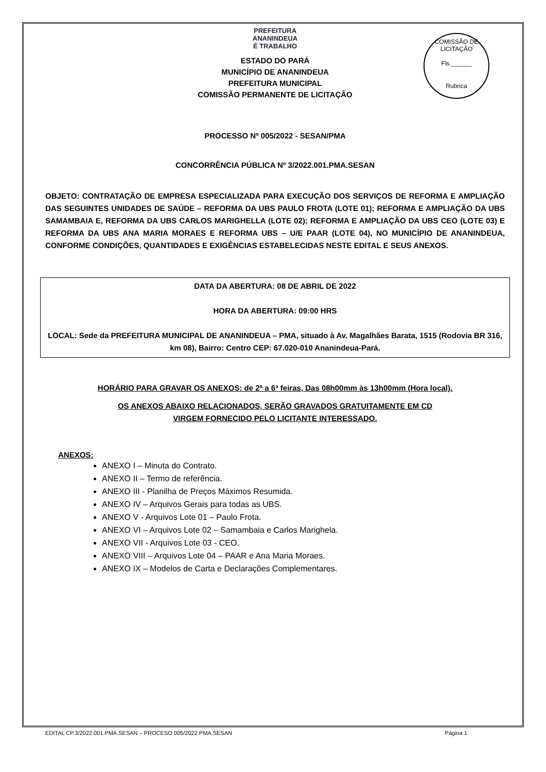COMISSÃO DE LICITAÇÃO
Fls.______
Rubrica
PREFEITURA
ANANINDEUA
É TRABALHO
ESTADO DO PARÁ
MUNICÍPIO DE ANANINDEUA
PREFEITURA MUNICIPAL
COMISSÃO PERMANENTE DE LICITAÇÃO
PROCESSO Nº 005/2022 - SESAN/PMA
CONCORRÊNCIA PÚBLICA Nº 3/2022.001.PMA.SESAN
OBJETO: CONTRATAÇÃO DE EMPRESA ESPECIALIZADA PARA EXECUÇÃO DOS SERVIÇOS DE REFORMA E AMPLIAÇÃO DAS SEGUINTES UNIDADES DE SAÚDE – REFORMA DA UBS PAULO FROTA (LOTE 01); REFORMA E AMPLIAÇÃO DA UBS SAMAMBAIA E, REFORMA DA UBS CARLOS MARIGHELLA (LOTE 02); REFORMA E AMPLIAÇÃO DA UBS CEO (LOTE 03) E REFORMA DA UBS ANA MARIA MORAES E REFORMA UBS – U/E PAAR (LOTE 04), NO MUNICÍPIO DE ANANINDEUA, CONFORME CONDIÇÕES, QUANTIDADES E EXIGÊNCIAS ESTABELECIDAS NESTE EDITAL E SEUS ANEXOS.
DATA DA ABERTURA: 08 DE ABRIL DE 2022
HORA DA ABERTURA: 09:00 HRS
LOCAL: Sede da PREFEITURA MUNICIPAL DE ANANINDEUA – PMA, situado à Av. Magalhães Barata, 1515 (Rodovia BR 316, km 08), Bairro: Centro CEP: 67.020-010 Ananindeua-Pará.
HORÁRIO PARA GRAVAR OS ANEXOS: de 2ª a 6ª feiras, Das 08h00mm às 13h00mm (Hora local).
OS ANEXOS ABAIXO RELACIONADOS, SERÃO GRAVADOS GRATUITAMENTE EM CD
VIRGEM FORNECIDO PELO LICITANTE INTERESSADO.
ANEXOS:
ANEXO I – Minuta do Contrato.
ANEXO II – Termo de referência.
ANEXO III - Planilha de Preços Máximos Resumida.
ANEXO IV – Arquivos Gerais para todas as UBS.
ANEXO V - Arquivos Lote 01 – Paulo Frota.
ANEXO VI – Arquivos Lote 02 – Samambaia e Carlos Marighela.
ANEXO VII - Arquivos Lote 03 - CEO.
ANEXO VIII – Arquivos Lote 04 – PAAR e Ana Maria Moraes.
ANEXO IX – Modelos de Carta e Declarações Complementares.
EDITAL CP.3/2022.001.PMA.SESAN – PROCESO 005/2022.PMA.SESAN Página 1